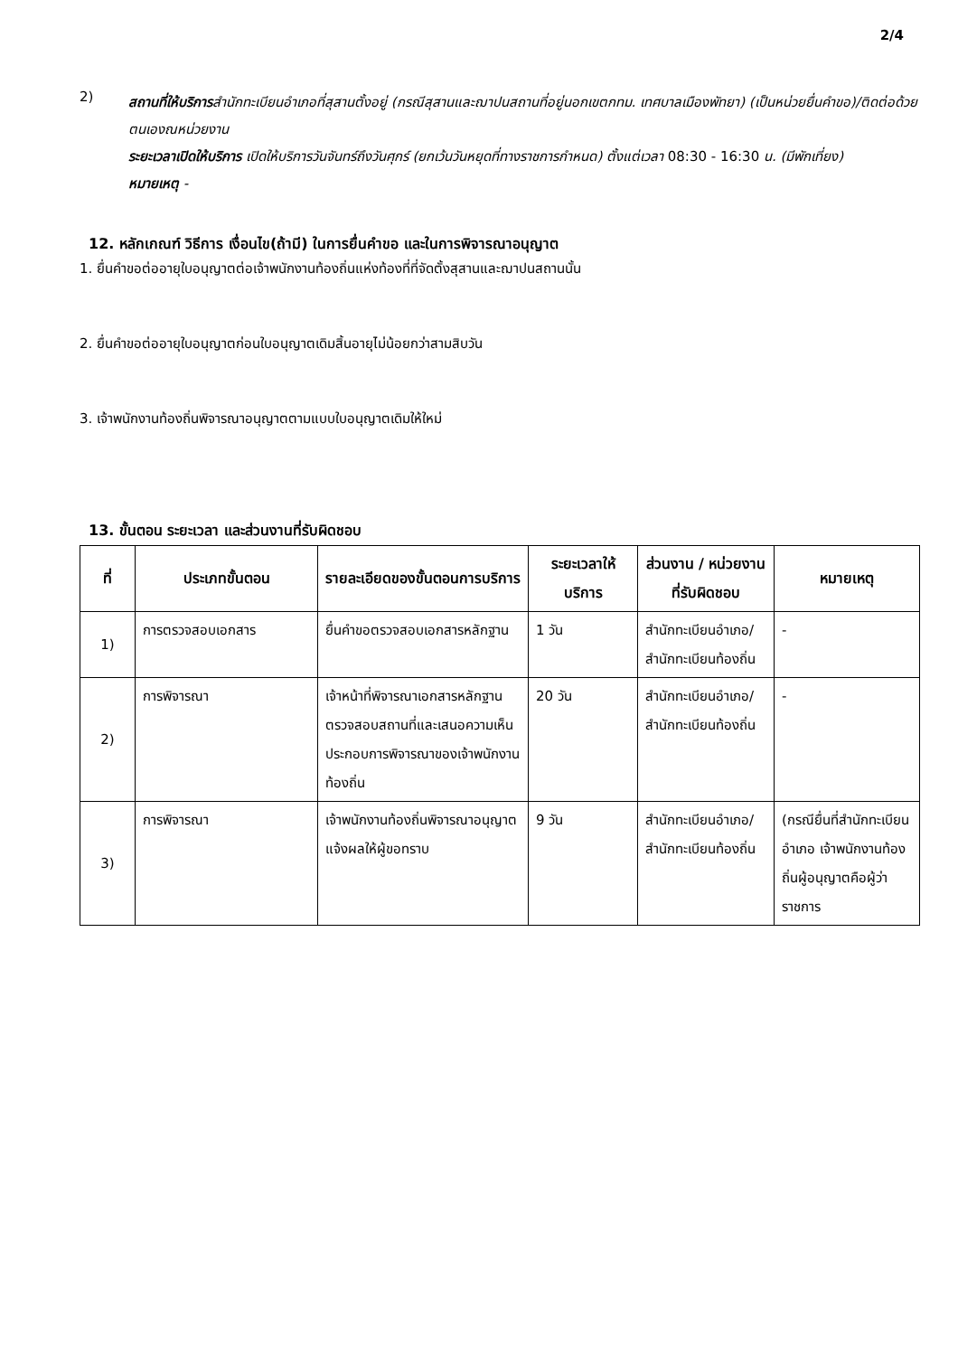2/4
2)
สถานที่ให้บริการสำนักทะเบียนอำเภอที่สุสานตั้งอยู่ (กรณีสุสานและฌาปนสถานที่อยู่นอกเขตกทม. เทศบาลเมืองพัทยา) (เป็นหน่วยยื่นคำขอ)/ติดต่อด้วยตนเองณหน่วยงาน
ระยะเวลาเปิดให้บริการ เปิดให้บริการวันจันทร์ถึงวันศุกร์ (ยกเว้นวันหยุดที่ทางราชการกำหนด) ตั้งแต่เวลา 08:30 - 16:30 น. (มีพักเที่ยง)
หมายเหตุ -
12. หลักเกณฑ์ วิธีการ เงื่อนไข(ถ้ามี) ในการยื่นคำขอ และในการพิจารณาอนุญาต
1. ยื่นคำขอต่ออายุใบอนุญาตต่อเจ้าพนักงานท้องถิ่นแห่งท้องที่ที่จัดตั้งสุสานและฌาปนสถานนั้น
2. ยื่นคำขอต่ออายุใบอนุญาตก่อนใบอนุญาตเดิมสิ้นอายุไม่น้อยกว่าสามสิบวัน
3. เจ้าพนักงานท้องถิ่นพิจารณาอนุญาตตามแบบใบอนุญาตเดิมให้ใหม่
13. ขั้นตอน ระยะเวลา และส่วนงานที่รับผิดชอบ
| ที่ | ประเภทขั้นตอน | รายละเอียดของขั้นตอนการบริการ | ระยะเวลาให้บริการ | ส่วนงาน / หน่วยงานที่รับผิดชอบ | หมายเหตุ |
| --- | --- | --- | --- | --- | --- |
| 1) | การตรวจสอบเอกสาร | ยื่นคำขอตรวจสอบเอกสารหลักฐาน | 1 วัน | สำนักทะเบียนอำเภอ/สำนักทะเบียนท้องถิ่น | - |
| 2) | การพิจารณา | เจ้าหน้าที่พิจารณาเอกสารหลักฐานตรวจสอบสถานที่และเสนอความเห็นประกอบการพิจารณาของเจ้าพนักงานท้องถิ่น | 20 วัน | สำนักทะเบียนอำเภอ/สำนักทะเบียนท้องถิ่น | - |
| 3) | การพิจารณา | เจ้าพนักงานท้องถิ่นพิจารณาอนุญาตแจ้งผลให้ผู้ขอทราบ | 9 วัน | สำนักทะเบียนอำเภอ/สำนักทะเบียนท้องถิ่น | (กรณียื่นที่สำนักทะเบียนอำเภอ เจ้าพนักงานท้องถิ่นผู้อนุญาตคือผู้ว่าราชการ |